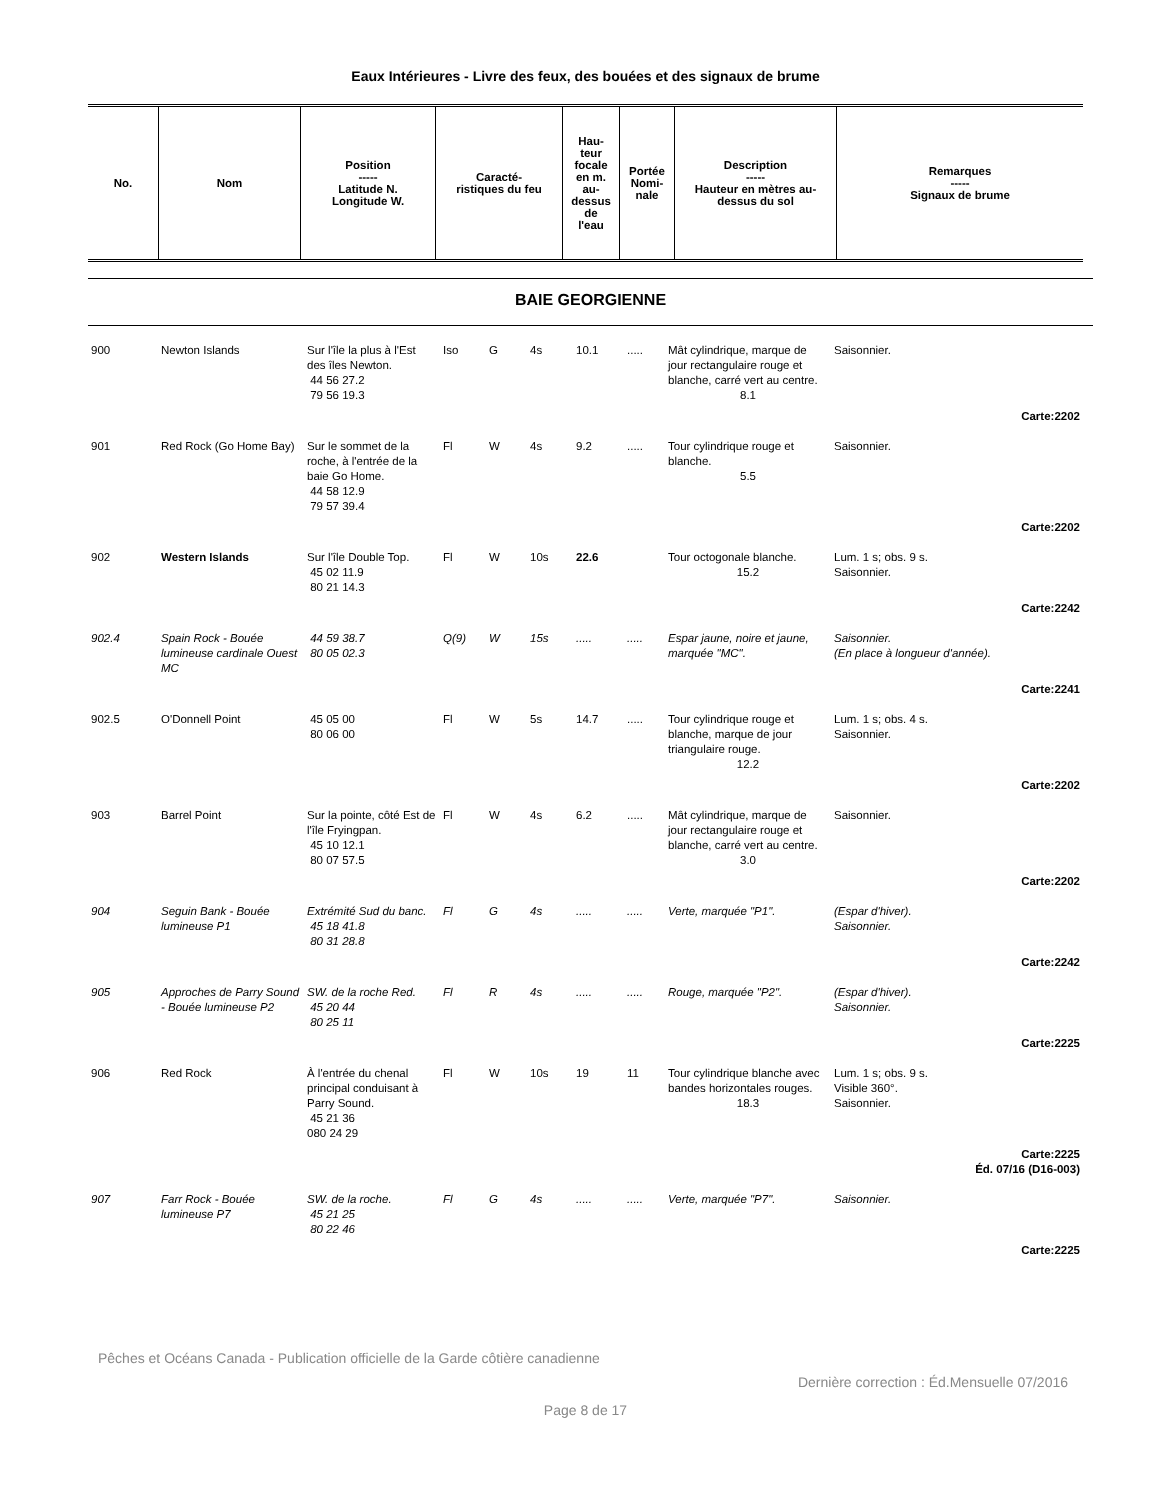Eaux Intérieures - Livre des feux, des bouées et des signaux de brume
| No. | Nom | Position ----- Latitude N. Longitude W. | Caracté- ristiques du feu | Hau- teur focale en m. au- dessus de l'eau | Portée Nomi- nale | Description ----- Hauteur en mètres au- dessus du sol | Remarques ----- Signaux de brume |
| --- | --- | --- | --- | --- | --- | --- | --- |
BAIE GEORGIENNE
| 900 | Newton Islands | Sur l'île la plus à l'Est des îles Newton. 44 56 27.2 79 56 19.3 | Iso | G | 4s | 10.1 | ..... | Mât cylindrique, marque de jour rectangulaire rouge et blanche, carré vert au centre. 8.1 | Saisonnier. |
| Carte:2202 | | | | | | | | | |
| 901 | Red Rock (Go Home Bay) | Sur le sommet de la roche, à l'entrée de la baie Go Home. 44 58 12.9 79 57 39.4 | Fl | W | 4s | 9.2 | ..... | Tour cylindrique rouge et blanche. 5.5 | Saisonnier. |
| Carte:2202 | | | | | | | | | |
| 902 | Western Islands | Sur l'île Double Top. 45 02 11.9 80 21 14.3 | Fl | W | 10s | 22.6 | | Tour octogonale blanche. 15.2 | Lum. 1 s; obs. 9 s. Saisonnier. |
| Carte:2242 | | | | | | | | | |
| 902.4 | Spain Rock - Bouée lumineuse cardinale Ouest MC | 44 59 38.7 80 05 02.3 | Q(9) | W | 15s | ..... | ..... | Espar jaune, noire et jaune, marquée "MC". | Saisonnier. (En place à longueur d'année). |
| Carte:2241 | | | | | | | | | |
| 902.5 | O'Donnell Point | 45 05 00 80 06 00 | Fl | W | 5s | 14.7 | ..... | Tour cylindrique rouge et blanche, marque de jour triangulaire rouge. 12.2 | Lum. 1 s; obs. 4 s. Saisonnier. |
| Carte:2202 | | | | | | | | | |
| 903 | Barrel Point | Sur la pointe, côté Est de l'île Fryingpan. 45 10 12.1 80 07 57.5 | Fl | W | 4s | 6.2 | ..... | Mât cylindrique, marque de jour rectangulaire rouge et blanche, carré vert au centre. 3.0 | Saisonnier. |
| Carte:2202 | | | | | | | | | |
| 904 | Seguin Bank - Bouée lumineuse P1 | Extrémité Sud du banc. 45 18 41.8 80 31 28.8 | Fl | G | 4s | ..... | ..... | Verte, marquée "P1". | (Espar d'hiver). Saisonnier. |
| Carte:2242 | | | | | | | | | |
| 905 | Approches de Parry Sound - Bouée lumineuse P2 | SW. de la roche Red. 45 20 44 80 25 11 | Fl | R | 4s | ..... | ..... | Rouge, marquée "P2". | (Espar d'hiver). Saisonnier. |
| Carte:2225 | | | | | | | | | |
| 906 | Red Rock | À l'entrée du chenal principal conduisant à Parry Sound. 45 21 36 080 24 29 | Fl | W | 10s | 19 | 11 | Tour cylindrique blanche avec bandes horizontales rouges. 18.3 | Lum. 1 s; obs. 9 s. Visible 360°. Saisonnier. |
| Carte:2225 Éd. 07/16 (D16-003) | | | | | | | | | |
| 907 | Farr Rock - Bouée lumineuse P7 | SW. de la roche. 45 21 25 80 22 46 | Fl | G | 4s | ..... | ..... | Verte, marquée "P7". | Saisonnier. |
| Carte:2225 | | | | | | | | | |
Pêches et Océans Canada - Publication officielle de la Garde côtière canadienne
Dernière correction : Éd.Mensuelle 07/2016
Page 8 de 17